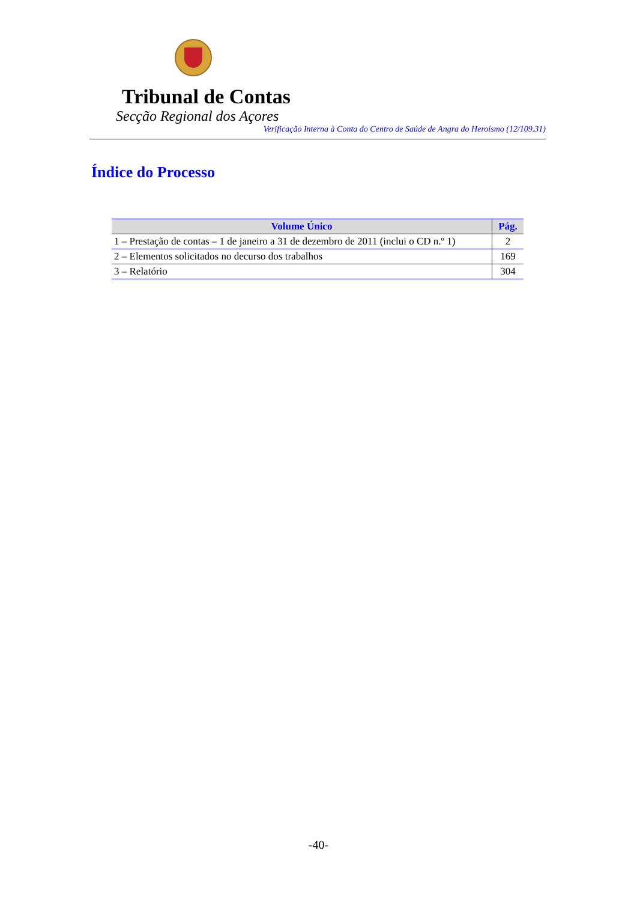Tribunal de Contas
Secção Regional dos Açores
Verificação Interna à Conta do Centro de Saúde de Angra do Heroísmo (12/109.31)
Índice do Processo
| Volume Único | Pág. |
| --- | --- |
| 1 – Prestação de contas – 1 de janeiro a 31 de dezembro de 2011 (inclui o CD n.º 1) | 2 |
| 2 – Elementos solicitados no decurso dos trabalhos | 169 |
| 3 – Relatório | 304 |
-40-